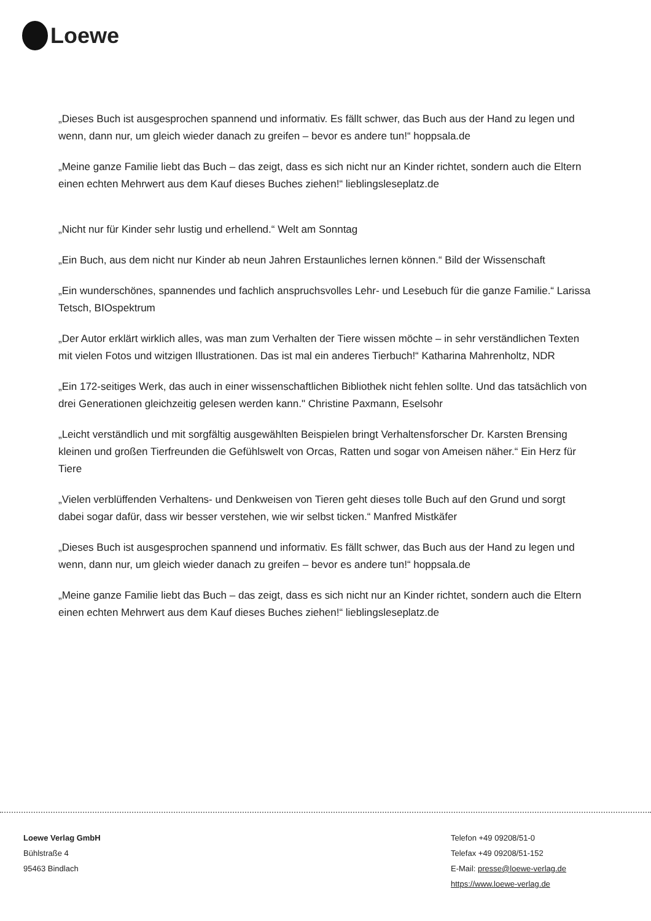Loewe
„Dieses Buch ist ausgesprochen spannend und informativ. Es fällt schwer, das Buch aus der Hand zu legen und wenn, dann nur, um gleich wieder danach zu greifen – bevor es andere tun!“ hoppsala.de
„Meine ganze Familie liebt das Buch – das zeigt, dass es sich nicht nur an Kinder richtet, sondern auch die Eltern einen echten Mehrwert aus dem Kauf dieses Buches ziehen!“ lieblingsleseplatz.de
„Nicht nur für Kinder sehr lustig und erhellend.“ Welt am Sonntag
„Ein Buch, aus dem nicht nur Kinder ab neun Jahren Erstaunliches lernen können.“ Bild der Wissenschaft
„Ein wunderschönes, spannendes und fachlich anspruchsvolles Lehr- und Lesebuch für die ganze Familie.“ Larissa Tetsch, BIOspektrum
„Der Autor erklärt wirklich alles, was man zum Verhalten der Tiere wissen möchte – in sehr verständlichen Texten mit vielen Fotos und witzigen Illustrationen. Das ist mal ein anderes Tierbuch!“ Katharina Mahrenholtz, NDR
„Ein 172-seitiges Werk, das auch in einer wissenschaftlichen Bibliothek nicht fehlen sollte. Und das tatsächlich von drei Generationen gleichzeitig gelesen werden kann." Christine Paxmann, Eselsohr
„Leicht verständlich und mit sorgfältig ausgewählten Beispielen bringt Verhaltensforscher Dr. Karsten Brensing kleinen und großen Tierfreunden die Gefühlswelt von Orcas, Ratten und sogar von Ameisen näher.“ Ein Herz für Tiere
„Vielen verblüffenden Verhaltens- und Denkweisen von Tieren geht dieses tolle Buch auf den Grund und sorgt dabei sogar dafür, dass wir besser verstehen, wie wir selbst ticken.“ Manfred Mistkäfer
„Dieses Buch ist ausgesprochen spannend und informativ. Es fällt schwer, das Buch aus der Hand zu legen und wenn, dann nur, um gleich wieder danach zu greifen – bevor es andere tun!“ hoppsala.de
„Meine ganze Familie liebt das Buch – das zeigt, dass es sich nicht nur an Kinder richtet, sondern auch die Eltern einen echten Mehrwert aus dem Kauf dieses Buches ziehen!“ lieblingsleseplatz.de
Loewe Verlag GmbH
Bühlstraße 4
95463 Bindlach
Telefon +49 09208/51-0
Telefax +49 09208/51-152
E-Mail: presse@loewe-verlag.de
https://www.loewe-verlag.de